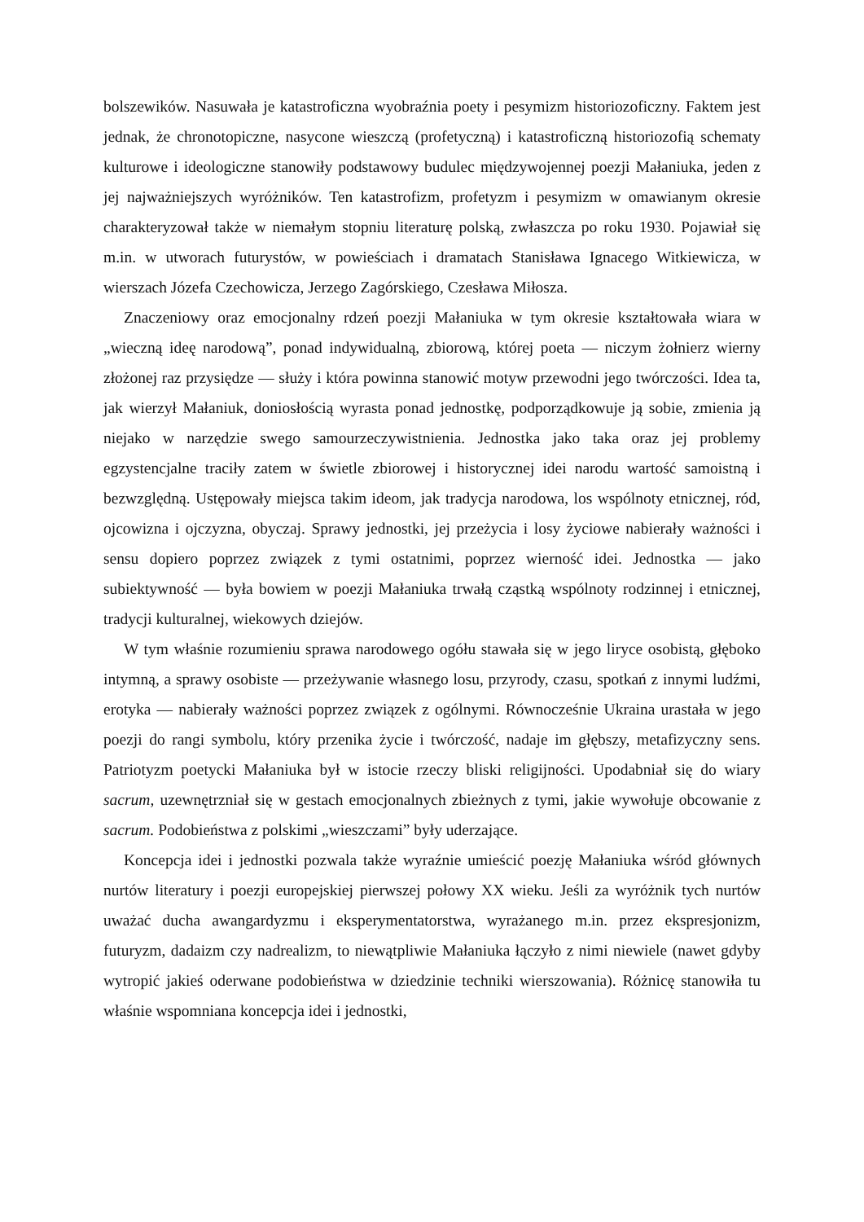bolszewików. Nasuwała je katastroficzna wyobraźnia poety i pesymizm historiozoficzny. Faktem jest jednak, że chronotopiczne, nasycone wieszczą (profetyczną) i katastroficzną historiozofią schematy kulturowe i ideologiczne stanowiły podstawowy budulec międzywojennej poezji Małaniuka, jeden z jej najważniejszych wyróżników. Ten katastrofizm, profetyzm i pesymizm w omawianym okresie charakteryzował także w niemałym stopniu literaturę polską, zwłaszcza po roku 1930. Pojawiał się m.in. w utworach futurystów, w powieściach i dramatach Stanisława Ignacego Witkiewicza, w wierszach Józefa Czechowicza, Jerzego Zagórskiego, Czesława Miłosza.
Znaczeniowy oraz emocjonalny rdzeń poezji Małaniuka w tym okresie kształtowała wiara w „wieczną ideę narodową”, ponad indywidualną, zbiorową, której poeta — niczym żołnierz wierny złożonej raz przysiędze — służy i która powinna stanowić motyw przewodni jego twórczości. Idea ta, jak wierzył Małaniuk, doniosłością wyrasta ponad jednostkę, podporządkowuje ją sobie, zmienia ją niejako w narzędzie swego samourzeczywistnienia. Jednostka jako taka oraz jej problemy egzystencjalne traciły zatem w świetle zbiorowej i historycznej idei narodu wartość samoistną i bezwzględną. Ustępowały miejsca takim ideom, jak tradycja narodowa, los wspólnoty etnicznej, ród, ojcowizna i ojczyzna, obyczaj. Sprawy jednostki, jej przeżycia i losy życiowe nabierały ważności i sensu dopiero poprzez związek z tymi ostatnimi, poprzez wierność idei. Jednostka — jako subiektywność — była bowiem w poezji Małaniuka trwałą cząstką wspólnoty rodzinnej i etnicznej, tradycji kulturalnej, wiekowych dziejów.
W tym właśnie rozumieniu sprawa narodowego ogółu stawała się w jego liryce osobistą, głęboko intymną, a sprawy osobiste — przeżywanie własnego losu, przyrody, czasu, spotkań z innymi ludźmi, erotyka — nabierały ważności poprzez związek z ogólnymi. Równocześnie Ukraina urastała w jego poezji do rangi symbolu, który przenika życie i twórczość, nadaje im głębszy, metafizyczny sens. Patriotyzm poetycki Małaniuka był w istocie rzeczy bliski religijności. Upodabniał się do wiary sacrum, uzewnętrzniał się w gestach emocjonalnych zbieżnych z tymi, jakie wywołuje obcowanie z sacrum. Podobieństwa z polskimi „wieszczami” były uderzające.
Koncepcja idei i jednostki pozwala także wyraźnie umieścić poezję Małaniuka wśród głównych nurtów literatury i poezji europejskiej pierwszej połowy XX wieku. Jeśli za wyróżnik tych nurtów uważać ducha awangardyzmu i eksperymentatorstwa, wyrażanego m.in. przez ekspresjonizm, futuryzm, dadaizm czy nadrealizm, to niewątpliwie Małaniuka łączyło z nimi niewiele (nawet gdyby wytropić jakieś oderwane podobieństwa w dziedzinie techniki wierszowania). Różnicę stanowiła tu właśnie wspomniana koncepcja idei i jednostki,